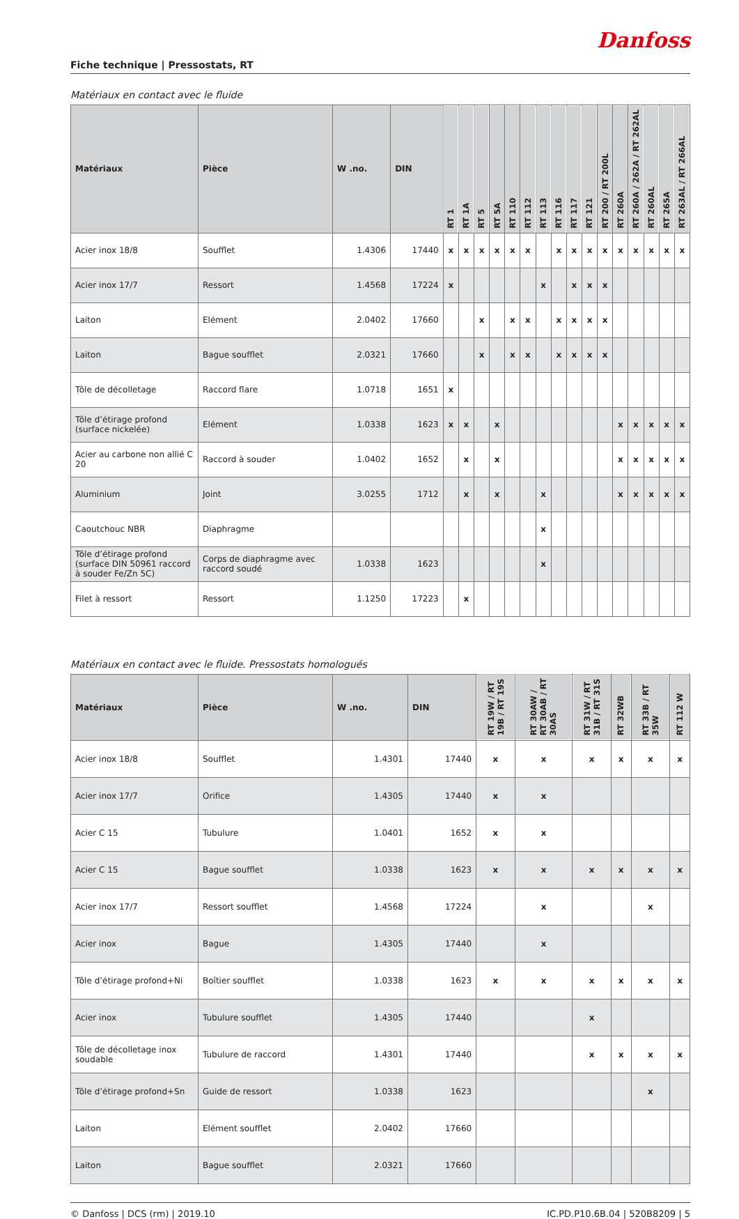Danfoss
Fiche technique | Pressostats, RT
Matériaux en contact avec le fluide
| Matériaux | Pièce | W .no. | DIN | RT 1 | RT 1A | RT 5 | RT 5A | RT 110 | RT 112 | RT 113 | RT 116 | RT 117 | RT 121 | RT 200 / RT 200L | RT 260A | RT 260A / 262A / RT 262AL | RT 260AL | RT 265A | RT 263AL / RT 266AL |
| --- | --- | --- | --- | --- | --- | --- | --- | --- | --- | --- | --- | --- | --- | --- | --- | --- | --- | --- | --- |
| Acier inox 18/8 | Soufflet | 1.4306 | 17440 | x | x | x | x | x | x | | x | x | x | x | x | x | x | x | x |
| Acier inox 17/7 | Ressort | 1.4568 | 17224 | x | | | | | | x | | x | x | x | | | | | |
| Laiton | Elément | 2.0402 | 17660 | | | x | | x | x | | x | x | x | x | | | | | |
| Laiton | Bague soufflet | 2.0321 | 17660 | | | x | | x | x | | x | x | x | x | | | | | |
| Tôle de décolletage | Raccord flare | 1.0718 | 1651 | x | | | | | | | | | | | | | | | |
| Tôle d’étirage profond (surface nickelée) | Elément | 1.0338 | 1623 | x | x | | x | | | | | | | | x | x | x | x | x |
| Acier au carbone non allié C 20 | Raccord à souder | 1.0402 | 1652 | | x | | x | | | | | | | | x | x | x | x | x |
| Aluminium | Joint | 3.0255 | 1712 | | x | | x | | | x | | | | | x | x | x | x | x |
| Caoutchouc NBR | Diaphragme | | | | | | | | | x | | | | | | | | | |
| Tôle d’étirage profond (surface DIN 50961 raccord à souder Fe/Zn 5C) | Corps de diaphragme avec raccord soudé | 1.0338 | 1623 | | | | | | | x | | | | | | | | | |
| Filet à ressort | Ressort | 1.1250 | 17223 | | x | | | | | | | | | | | | | | |
Matériaux en contact avec le fluide. Pressostats homologués
| Matériaux | Pièce | W .no. | DIN | RT 19W / RT 19B / RT 19S | RT 30AW / RT 30AB / RT 30AS | RT 31W / RT 31B / RT 31S | RT 32WB | RT 33B / RT 35W | RT 112 W |
| --- | --- | --- | --- | --- | --- | --- | --- | --- | --- |
| Acier inox 18/8 | Soufflet | 1.4301 | 17440 | x | x | x | x | x | x |
| Acier inox 17/7 | Orifice | 1.4305 | 17440 | x | x | | | | |
| Acier C 15 | Tubulure | 1.0401 | 1652 | x | x | | | | |
| Acier C 15 | Bague soufflet | 1.0338 | 1623 | x | x | x | x | x | x |
| Acier inox 17/7 | Ressort soufflet | 1.4568 | 17224 | | x | | | x | |
| Acier inox | Bague | 1.4305 | 17440 | | x | | | | |
| Tôle d’étirage profond+Ni | Boîtier soufflet | 1.0338 | 1623 | x | x | x | x | x | x |
| Acier inox | Tubulure soufflet | 1.4305 | 17440 | | | x | | | |
| Tôle de décolletage inox soudable | Tubulure de raccord | 1.4301 | 17440 | | | x | x | x | x |
| Tôle d’étirage profond+Sn | Guide de ressort | 1.0338 | 1623 | | | | | x | |
| Laiton | Elément soufflet | 2.0402 | 17660 | | | | | | |
| Laiton | Bague soufflet | 2.0321 | 17660 | | | | | | |
© Danfoss | DCS (rm) | 2019.10 IC.PD.P10.6B.04 | 520B8209 | 5